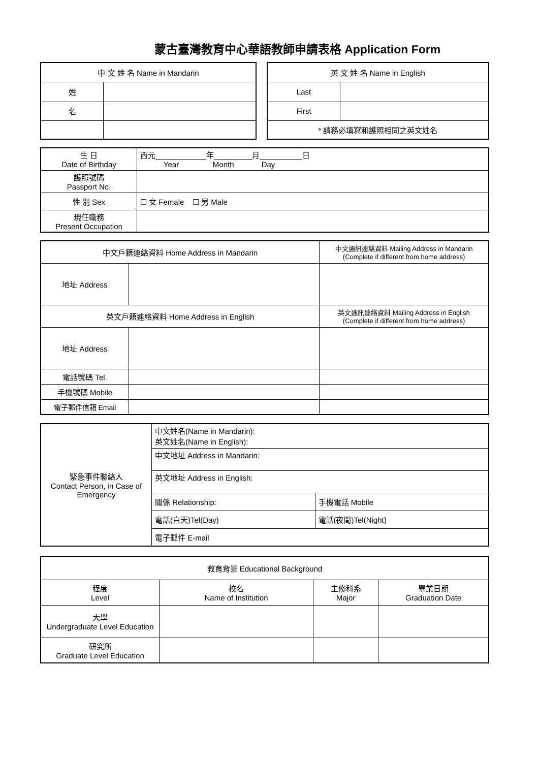蒙古臺灣教育中心華語教師申請表格 Application Form
| 中 文 姓 名 Name in Mandarin | |
| 姓 | |
| 名 | |
| 英 文 姓 名 Name in English | |
| Last | |
| First | |
| * 請務必填寫和護照相同之英文姓名 | |
| 生 日 Date of Birthday | 西元____________年_________月__________日 Year Month Day |
| 護照號碼 Passport No. | |
| 性 別 Sex | ☐ 女 Female ☐ 男 Male |
| 現任職務 Present Occupation | |
| 中文戶籍連絡資料 Home Address in Mandarin | | 中文通訊連絡資料 Mailing Address in Mandarin (Complete if different from home address) |
| 地址 Address | | |
| 英文戶籍連絡資料 Home Address in English | | 英文通訊連絡資料 Mailing Address in English (Complete if different from home address) |
| 地址 Address | | |
| 電話號碼 Tel. | | |
| 手機號碼 Mobile | | |
| 電子郵件信箱 Email | | |
| 緊急事件聯絡人 Contact Person, in Case of Emergency | 中文姓名(Name in Mandarin): 英文姓名(Name in English): | |
| | 中文地址 Address in Mandarin: | |
| | 英文地址 Address in English: | |
| | 關係 Relationship: | 手機電話 Mobile |
| | 電話(白天)Tel(Day) | 電話(夜間)Tel(Night) |
| | 電子郵件 E-mail | |
| 教育背景 Educational Background | | | |
| 程度 Level | 校名 Name of Institution | 主修科系 Major | 畢業日期 Graduation Date |
| 大學 Undergraduate Level Education | | | |
| 研究所 Graduate Level Education | | | |